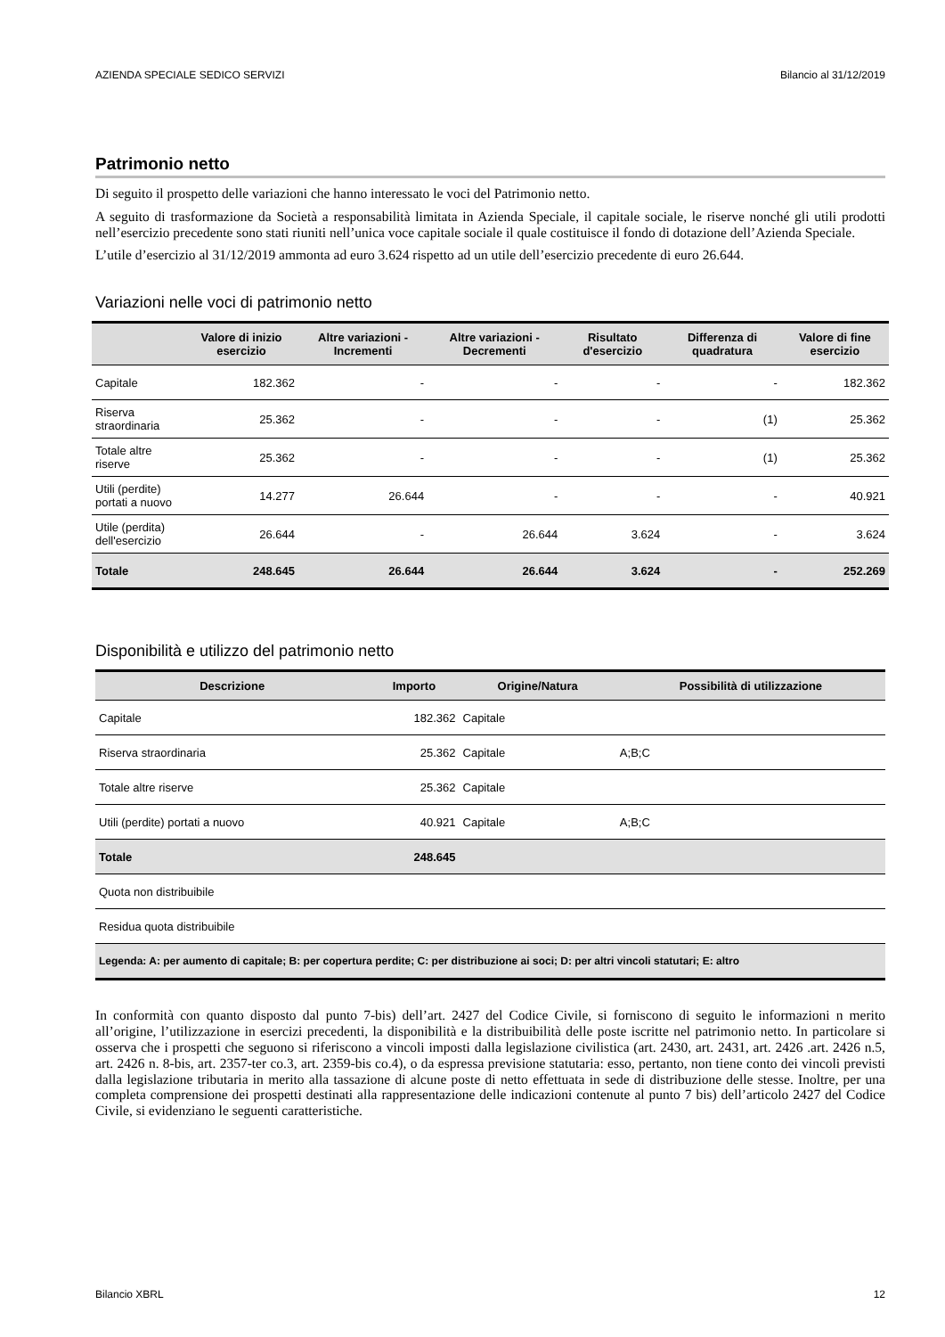AZIENDA SPECIALE SEDICO SERVIZI Bilancio al 31/12/2019
Patrimonio netto
Di seguito il prospetto delle variazioni che hanno interessato le voci del Patrimonio netto.
A seguito di trasformazione da Società a responsabilità limitata in Azienda Speciale, il capitale sociale, le riserve nonché gli utili prodotti nell’esercizio precedente sono stati riuniti nell’unica voce capitale sociale il quale costituisce il fondo di dotazione dell’Azienda Speciale.
L’utile d’esercizio al 31/12/2019 ammonta ad euro 3.624 rispetto ad un utile dell’esercizio precedente di euro 26.644.
Variazioni nelle voci di patrimonio netto
| | Valore di inizio esercizio | Altre variazioni - Incrementi | Altre variazioni - Decrementi | Risultato d'esercizio | Differenza di quadratura | Valore di fine esercizio |
| --- | --- | --- | --- | --- | --- | --- |
| Capitale | 182.362 | - | - | - | - | 182.362 |
| Riserva straordinaria | 25.362 | - | - | - | (1) | 25.362 |
| Totale altre riserve | 25.362 | - | - | - | (1) | 25.362 |
| Utili (perdite) portati a nuovo | 14.277 | 26.644 | - | - | - | 40.921 |
| Utile (perdita) dell'esercizio | 26.644 | - | 26.644 | 3.624 | - | 3.624 |
| Totale | 248.645 | 26.644 | 26.644 | 3.624 | - | 252.269 |
Disponibilità e utilizzo del patrimonio netto
| Descrizione | Importo | Origine/Natura | Possibilità di utilizzazione |
| --- | --- | --- | --- |
| Capitale | 182.362 | Capitale | |
| Riserva straordinaria | 25.362 | Capitale | A;B;C |
| Totale altre riserve | 25.362 | Capitale | |
| Utili (perdite) portati a nuovo | 40.921 | Capitale | A;B;C |
| Totale | 248.645 | | |
| Quota non distribuibile | | | |
| Residua quota distribuibile | | | |
| Legenda: A: per aumento di capitale; B: per copertura perdite; C: per distribuzione ai soci; D: per altri vincoli statutari; E: altro | | | |
In conformità con quanto disposto dal punto 7-bis) dell’art. 2427 del Codice Civile, si forniscono di seguito le informazioni n merito all’origine, l’utilizzazione in esercizi precedenti, la disponibilità e la distribuibilità delle poste iscritte nel patrimonio netto. In particolare si osserva che i prospetti che seguono si riferiscono a vincoli imposti dalla legislazione civilistica (art. 2430, art. 2431, art. 2426 .art. 2426 n.5, art. 2426 n. 8-bis, art. 2357-ter co.3, art. 2359-bis co.4), o da espressa previsione statutaria: esso, pertanto, non tiene conto dei vincoli previsti dalla legislazione tributaria in merito alla tassazione di alcune poste di netto effettuata in sede di distribuzione delle stesse. Inoltre, per una completa comprensione dei prospetti destinati alla rappresentazione delle indicazioni contenute al punto 7 bis) dell’articolo 2427 del Codice Civile, si evidenziano le seguenti caratteristiche.
Bilancio XBRL 12